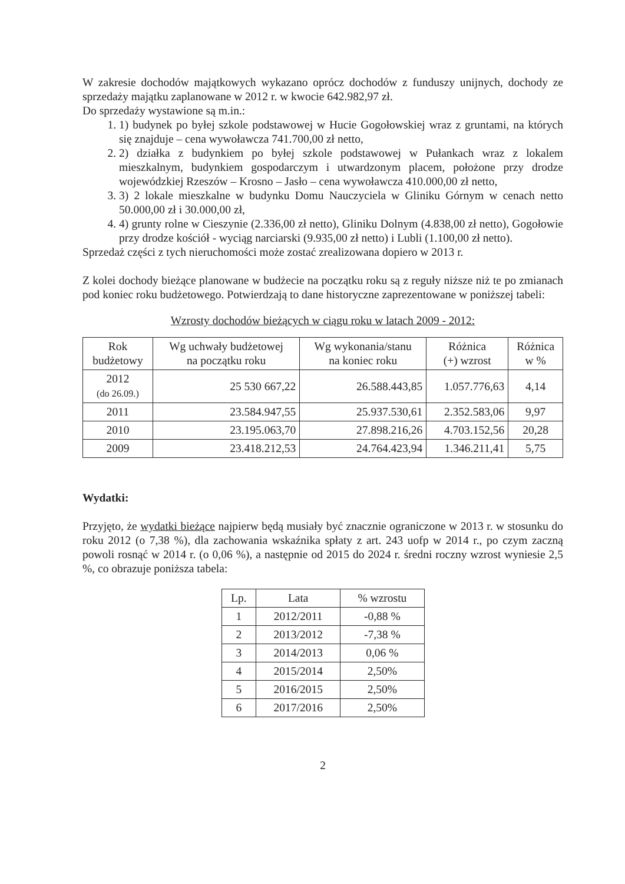W zakresie dochodów majątkowych wykazano oprócz dochodów z funduszy unijnych, dochody ze sprzedaży majątku zaplanowane w 2012 r. w kwocie 642.982,97 zł.
Do sprzedaży wystawione są m.in.:
1. 1) budynek po byłej szkole podstawowej w Hucie Gogołowskiej wraz z gruntami, na których się znajduje – cena wywoławcza 741.700,00 zł netto,
2. 2) działka z budynkiem po byłej szkole podstawowej w Pułankach wraz z lokalem mieszkalnym, budynkiem gospodarczym i utwardzonym placem, położone przy drodze wojewódzkiej Rzeszów – Krosno – Jasło – cena wywoławcza 410.000,00 zł netto,
3. 3) 2 lokale mieszkalne w budynku Domu Nauczyciela w Gliniku Górnym w cenach netto 50.000,00 zł i 30.000,00 zł,
4. 4) grunty rolne w Cieszynie (2.336,00 zł netto), Gliniku Dolnym (4.838,00 zł netto), Gogołowie przy drodze kościół - wyciąg narciarski (9.935,00 zł netto) i Lubli (1.100,00 zł netto).
Sprzedaż części z tych nieruchomości może zostać zrealizowana dopiero w 2013 r.
Z kolei dochody bieżące planowane w budżecie na początku roku są z reguły niższe niż te po zmianach pod koniec roku budżetowego. Potwierdzają to dane historyczne zaprezentowane w poniższej tabeli:
Wzrosty dochodów bieżących w ciągu roku w latach 2009 - 2012:
| Rok budżetowy | Wg uchwały budżetowej na początku roku | Wg wykonania/stanu na koniec roku | Różnica (+) wzrost | Różnica w % |
| --- | --- | --- | --- | --- |
| 2012 (do 26.09.) | 25 530 667,22 | 26.588.443,85 | 1.057.776,63 | 4,14 |
| 2011 | 23.584.947,55 | 25.937.530,61 | 2.352.583,06 | 9,97 |
| 2010 | 23.195.063,70 | 27.898.216,26 | 4.703.152,56 | 20,28 |
| 2009 | 23.418.212,53 | 24.764.423,94 | 1.346.211,41 | 5,75 |
Wydatki:
Przyjęto, że wydatki bieżące najpierw będą musiały być znacznie ograniczone w 2013 r. w stosunku do roku 2012 (o 7,38 %), dla zachowania wskaźnika spłaty z art. 243 uofp w 2014 r., po czym zaczną powoli rosnąć w 2014 r. (o 0,06 %), a następnie od 2015 do 2024 r. średni roczny wzrost wyniesie 2,5 %, co obrazuje poniższa tabela:
| Lp. | Lata | % wzrostu |
| --- | --- | --- |
| 1 | 2012/2011 | -0,88 % |
| 2 | 2013/2012 | -7,38 % |
| 3 | 2014/2013 | 0,06 % |
| 4 | 2015/2014 | 2,50% |
| 5 | 2016/2015 | 2,50% |
| 6 | 2017/2016 | 2,50% |
2